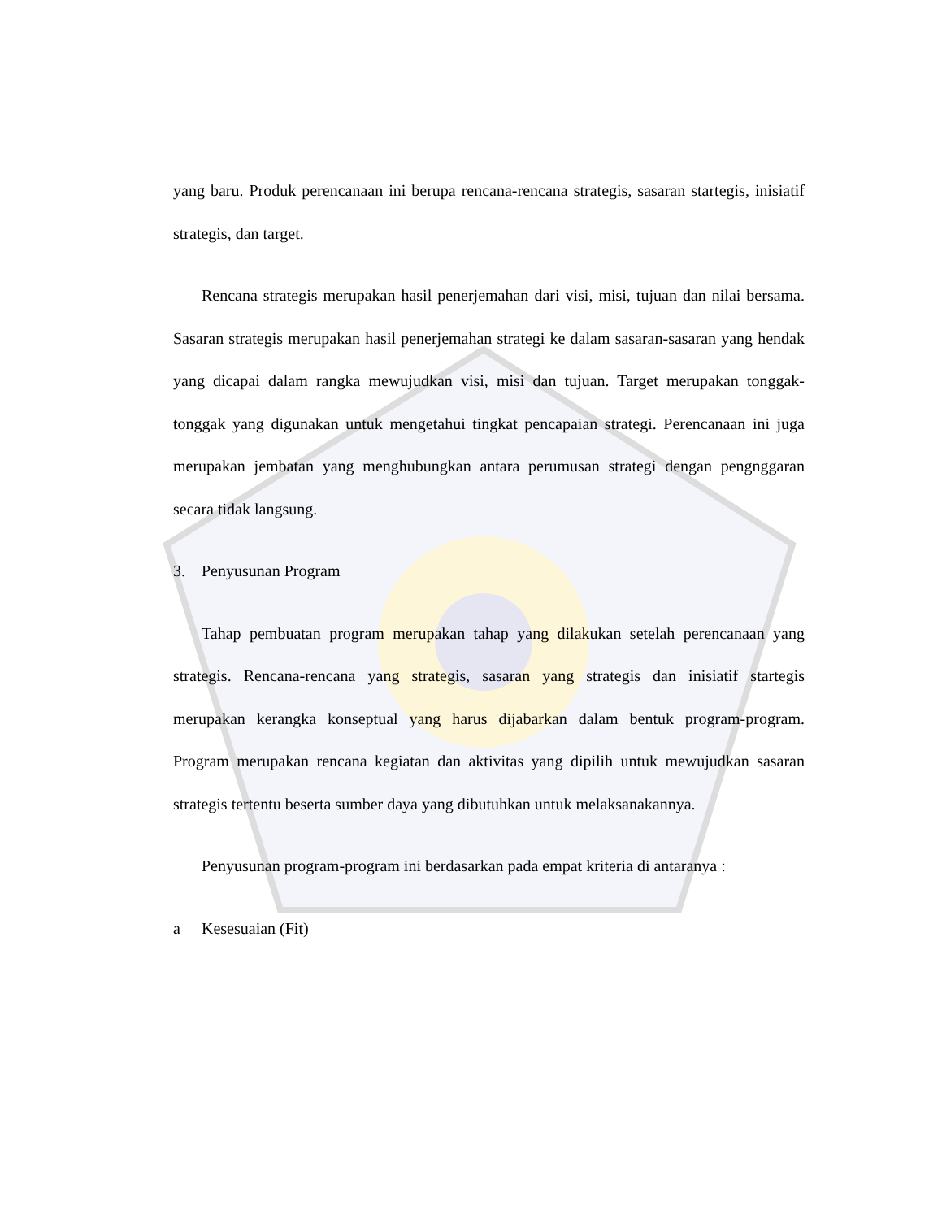yang baru. Produk perencanaan ini berupa rencana-rencana strategis, sasaran startegis, inisiatif strategis, dan target.
Rencana strategis merupakan hasil penerjemahan dari visi, misi, tujuan dan nilai bersama. Sasaran strategis merupakan hasil penerjemahan strategi ke dalam sasaran-sasaran yang hendak yang dicapai dalam rangka mewujudkan visi, misi dan tujuan. Target merupakan tonggak-tonggak yang digunakan untuk mengetahui tingkat pencapaian strategi. Perencanaan ini juga merupakan jembatan yang menghubungkan antara perumusan strategi dengan pengnggaran secara tidak langsung.
3. Penyusunan Program
Tahap pembuatan program merupakan tahap yang dilakukan setelah perencanaan yang strategis. Rencana-rencana yang strategis, sasaran yang strategis dan inisiatif startegis merupakan kerangka konseptual yang harus dijabarkan dalam bentuk program-program. Program merupakan rencana kegiatan dan aktivitas yang dipilih untuk mewujudkan sasaran strategis tertentu beserta sumber daya yang dibutuhkan untuk melaksanakannya.
Penyusunan program-program ini berdasarkan pada empat kriteria di antaranya :
a Kesesuaian (Fit)